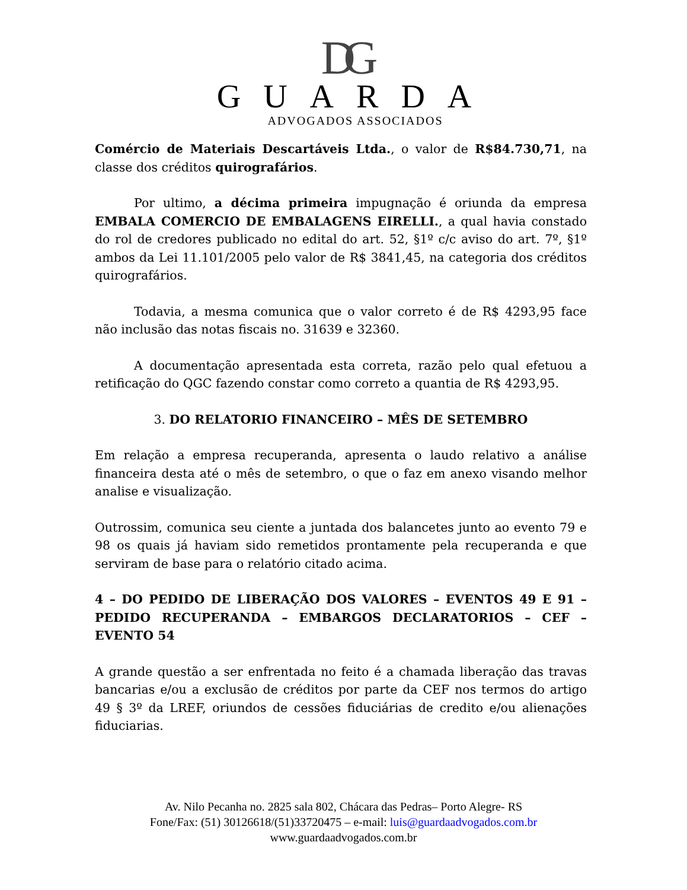DG
GUARDA
ADVOGADOS ASSOCIADOS
Comércio de Materiais Descartáveis Ltda., o valor de R$84.730,71, na classe dos créditos quirografários.
Por ultimo, a décima primeira impugnação é oriunda da empresa EMBALA COMERCIO DE EMBALAGENS EIRELLI., a qual havia constado do rol de credores publicado no edital do art. 52, §1º c/c aviso do art. 7º, §1º ambos da Lei 11.101/2005 pelo valor de R$ 3841,45, na categoria dos créditos quirografários.
Todavia, a mesma comunica que o valor correto é de R$ 4293,95 face não inclusão das notas fiscais no. 31639 e 32360.
A documentação apresentada esta correta, razão pelo qual efetuou a retificação do QGC fazendo constar como correto a quantia de R$ 4293,95.
3. DO RELATORIO FINANCEIRO – MÊS DE SETEMBRO
Em relação a empresa recuperanda, apresenta o laudo relativo a análise financeira desta até o mês de setembro, o que o faz em anexo visando melhor analise e visualização.
Outrossim, comunica seu ciente a juntada dos balancetes junto ao evento 79 e 98 os quais já haviam sido remetidos prontamente pela recuperanda e que serviram de base para o relatório citado acima.
4 – DO PEDIDO DE LIBERAÇÃO DOS VALORES – EVENTOS 49 E 91 – PEDIDO RECUPERANDA – EMBARGOS DECLARATORIOS – CEF – EVENTO 54
A grande questão a ser enfrentada no feito é a chamada liberação das travas bancarias e/ou a exclusão de créditos por parte da CEF nos termos do artigo 49 § 3º da LREF, oriundos de cessões fiduciárias de credito e/ou alienações fiduciarias.
Av. Nilo Pecanha no. 2825 sala 802, Chácara das Pedras– Porto Alegre- RS
Fone/Fax: (51) 30126618/(51)33720475 – e-mail: luis@guardaadvogados.com.br
www.guardaadvogados.com.br